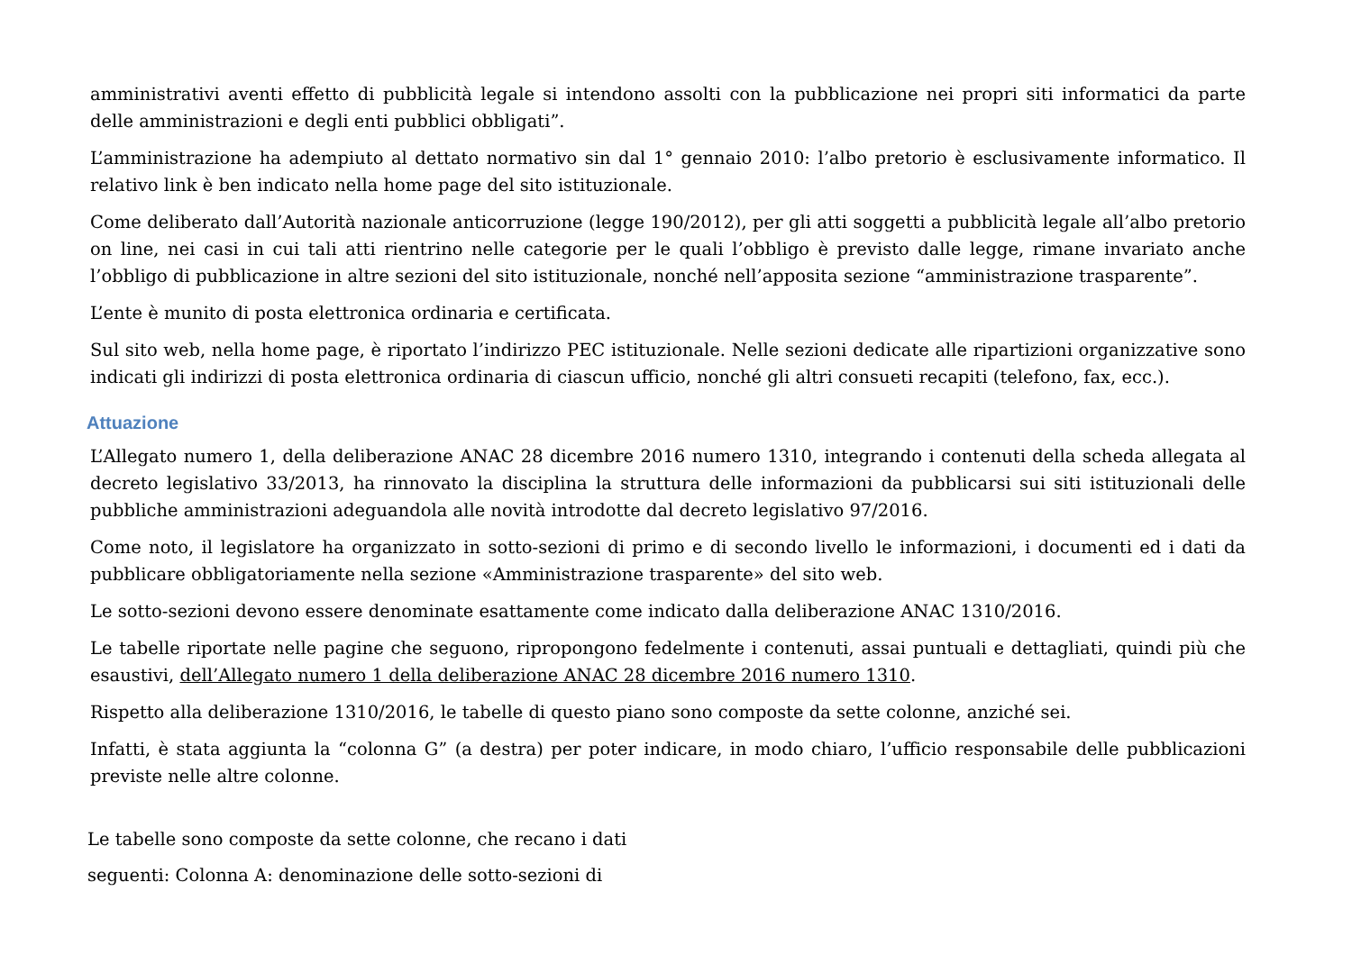amministrativi aventi effetto di pubblicità legale si intendono assolti con la pubblicazione nei propri siti informatici da parte delle amministrazioni e degli enti pubblici obbligati”.
L’amministrazione ha adempiuto al dettato normativo sin dal 1° gennaio 2010: l’albo pretorio è esclusivamente informatico. Il relativo link è ben indicato nella home page del sito istituzionale.
Come deliberato dall’Autorità nazionale anticorruzione (legge 190/2012), per gli atti soggetti a pubblicità legale all’albo pretorio on line, nei casi in cui tali atti rientrino nelle categorie per le quali l’obbligo è previsto dalle legge, rimane invariato anche l’obbligo di pubblicazione in altre sezioni del sito istituzionale, nonché nell’apposita sezione “amministrazione trasparente”.
L’ente è munito di posta elettronica ordinaria e certificata.
Sul sito web, nella home page, è riportato l’indirizzo PEC istituzionale. Nelle sezioni dedicate alle ripartizioni organizzative sono indicati gli indirizzi di posta elettronica ordinaria di ciascun ufficio, nonché gli altri consueti recapiti (telefono, fax, ecc.).
Attuazione
L’Allegato numero 1, della deliberazione ANAC 28 dicembre 2016 numero 1310, integrando i contenuti della scheda allegata al decreto legislativo 33/2013, ha rinnovato la disciplina la struttura delle informazioni da pubblicarsi sui siti istituzionali delle pubbliche amministrazioni adeguandola alle novità introdotte dal decreto legislativo 97/2016.
Come noto, il legislatore ha organizzato in sotto-sezioni di primo e di secondo livello le informazioni, i documenti ed i dati da pubblicare obbligatoriamente nella sezione «Amministrazione trasparente» del sito web.
Le sotto-sezioni devono essere denominate esattamente come indicato dalla deliberazione ANAC 1310/2016.
Le tabelle riportate nelle pagine che seguono, ripropongono fedelmente i contenuti, assai puntuali e dettagliati, quindi più che esaustivi, dell’Allegato numero 1 della deliberazione ANAC 28 dicembre 2016 numero 1310.
Rispetto alla deliberazione 1310/2016, le tabelle di questo piano sono composte da sette colonne, anziché sei.
Infatti, è stata aggiunta la “colonna G” (a destra) per poter indicare, in modo chiaro, l’ufficio responsabile delle pubblicazioni previste nelle altre colonne.
Le tabelle sono composte da sette colonne, che recano i dati
seguenti: Colonna A: denominazione delle sotto-sezioni di